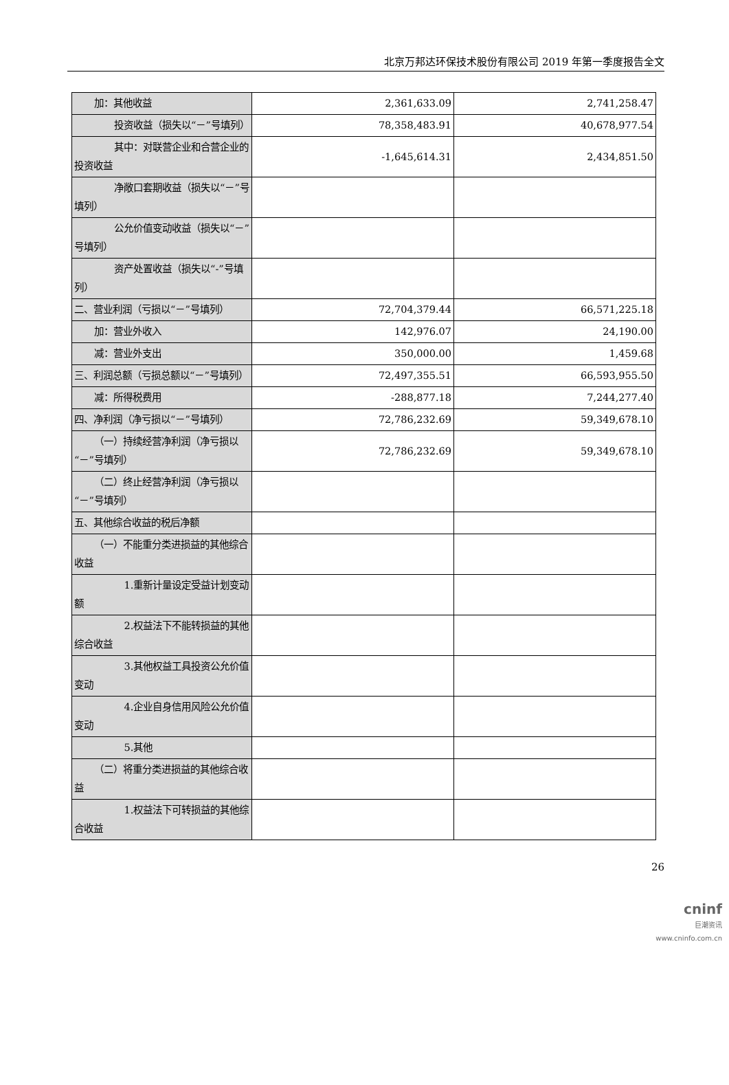北京万邦达环保技术股份有限公司 2019 年第一季度报告全文
| 加：其他收益 | 2,361,633.09 | 2,741,258.47 |
| 投资收益（损失以“－”号填列） | 78,358,483.91 | 40,678,977.54 |
| 其中：对联营企业和合营企业的投资收益 | -1,645,614.31 | 2,434,851.50 |
| 净敞口套期收益（损失以“－”号填列） | | |
| 公允价值变动收益（损失以“－”号填列） | | |
| 资产处置收益（损失以“-”号填列） | | |
| 二、营业利润（亏损以“－”号填列） | 72,704,379.44 | 66,571,225.18 |
| 加：营业外收入 | 142,976.07 | 24,190.00 |
| 减：营业外支出 | 350,000.00 | 1,459.68 |
| 三、利润总额（亏损总额以“－”号填列） | 72,497,355.51 | 66,593,955.50 |
| 减：所得税费用 | -288,877.18 | 7,244,277.40 |
| 四、净利润（净亏损以“－”号填列） | 72,786,232.69 | 59,349,678.10 |
| （一）持续经营净利润（净亏损以“－”号填列） | 72,786,232.69 | 59,349,678.10 |
| （二）终止经营净利润（净亏损以“－”号填列） | | |
| 五、其他综合收益的税后净额 | | |
| （一）不能重分类进损益的其他综合收益 | | |
| 1.重新计量设定受益计划变动额 | | |
| 2.权益法下不能转损益的其他综合收益 | | |
| 3.其他权益工具投资公允价值变动 | | |
| 4.企业自身信用风险公允价值变动 | | |
| 5.其他 | | |
| （二）将重分类进损益的其他综合收益 | | |
| 1.权益法下可转损益的其他综合收益 | | |
26
cninf
巨潮资讯
www.cninfo.com.cn